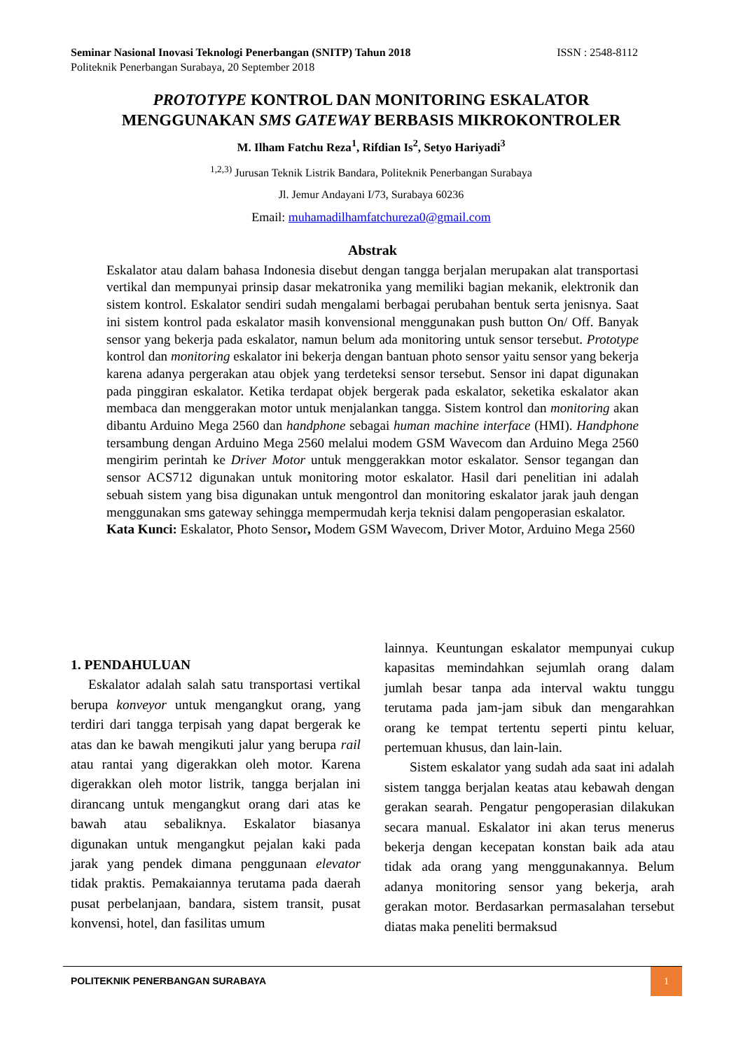ISSN : 2548-8112 Seminar Nasional Inovasi Teknologi Penerbangan (SNITP) Tahun 2018
Politeknik Penerbangan Surabaya, 20 September 2018
PROTOTYPE KONTROL DAN MONITORING ESKALATOR
MENGGUNAKAN SMS GATEWAY BERBASIS MIKROKONTROLER
M. Ilham Fatchu Reza<sup>1</sup>, Rifdian Is<sup>2</sup>, Setyo Hariyadi<sup>3</sup>
<sup>1,2,3)</sup> Jurusan Teknik Listrik Bandara, Politeknik Penerbangan Surabaya
Jl. Jemur Andayani I/73, Surabaya 60236
Email: muhamadilhamfatchureza0@gmail.com
Abstrak
Eskalator atau dalam bahasa Indonesia disebut dengan tangga berjalan merupakan alat transportasi vertikal dan mempunyai prinsip dasar mekatronika yang memiliki bagian mekanik, elektronik dan sistem kontrol. Eskalator sendiri sudah mengalami berbagai perubahan bentuk serta jenisnya. Saat ini sistem kontrol pada eskalator masih konvensional menggunakan push button On/ Off. Banyak sensor yang bekerja pada eskalator, namun belum ada monitoring untuk sensor tersebut. Prototype kontrol dan monitoring eskalator ini bekerja dengan bantuan photo sensor yaitu sensor yang bekerja karena adanya pergerakan atau objek yang terdeteksi sensor tersebut. Sensor ini dapat digunakan pada pinggiran eskalator. Ketika terdapat objek bergerak pada eskalator, seketika eskalator akan membaca dan menggerakan motor untuk menjalankan tangga. Sistem kontrol dan monitoring akan dibantu Arduino Mega 2560 dan handphone sebagai human machine interface (HMI). Handphone tersambung dengan Arduino Mega 2560 melalui modem GSM Wavecom dan Arduino Mega 2560 mengirim perintah ke Driver Motor untuk menggerakkan motor eskalator. Sensor tegangan dan sensor ACS712 digunakan untuk monitoring motor eskalator. Hasil dari penelitian ini adalah sebuah sistem yang bisa digunakan untuk mengontrol dan monitoring eskalator jarak jauh dengan menggunakan sms gateway sehingga mempermudah kerja teknisi dalam pengoperasian eskalator.
Kata Kunci: Eskalator, Photo Sensor, Modem GSM Wavecom, Driver Motor, Arduino Mega 2560
1. PENDAHULUAN
Eskalator adalah salah satu transportasi vertikal berupa konveyor untuk mengangkut orang, yang terdiri dari tangga terpisah yang dapat bergerak ke atas dan ke bawah mengikuti jalur yang berupa rail atau rantai yang digerakkan oleh motor. Karena digerakkan oleh motor listrik, tangga berjalan ini dirancang untuk mengangkut orang dari atas ke bawah atau sebaliknya. Eskalator biasanya digunakan untuk mengangkut pejalan kaki pada jarak yang pendek dimana penggunaan elevator tidak praktis. Pemakaiannya terutama pada daerah pusat perbelanjaan, bandara, sistem transit, pusat konvensi, hotel, dan fasilitas umum
lainnya. Keuntungan eskalator mempunyai cukup kapasitas memindahkan sejumlah orang dalam jumlah besar tanpa ada interval waktu tunggu terutama pada jam-jam sibuk dan mengarahkan orang ke tempat tertentu seperti pintu keluar, pertemuan khusus, dan lain-lain.
Sistem eskalator yang sudah ada saat ini adalah sistem tangga berjalan keatas atau kebawah dengan gerakan searah. Pengatur pengoperasian dilakukan secara manual. Eskalator ini akan terus menerus bekerja dengan kecepatan konstan baik ada atau tidak ada orang yang menggunakannya. Belum adanya monitoring sensor yang bekerja, arah gerakan motor. Berdasarkan permasalahan tersebut diatas maka peneliti bermaksud
POLITEKNIK PENERBANGAN SURABAYA
1